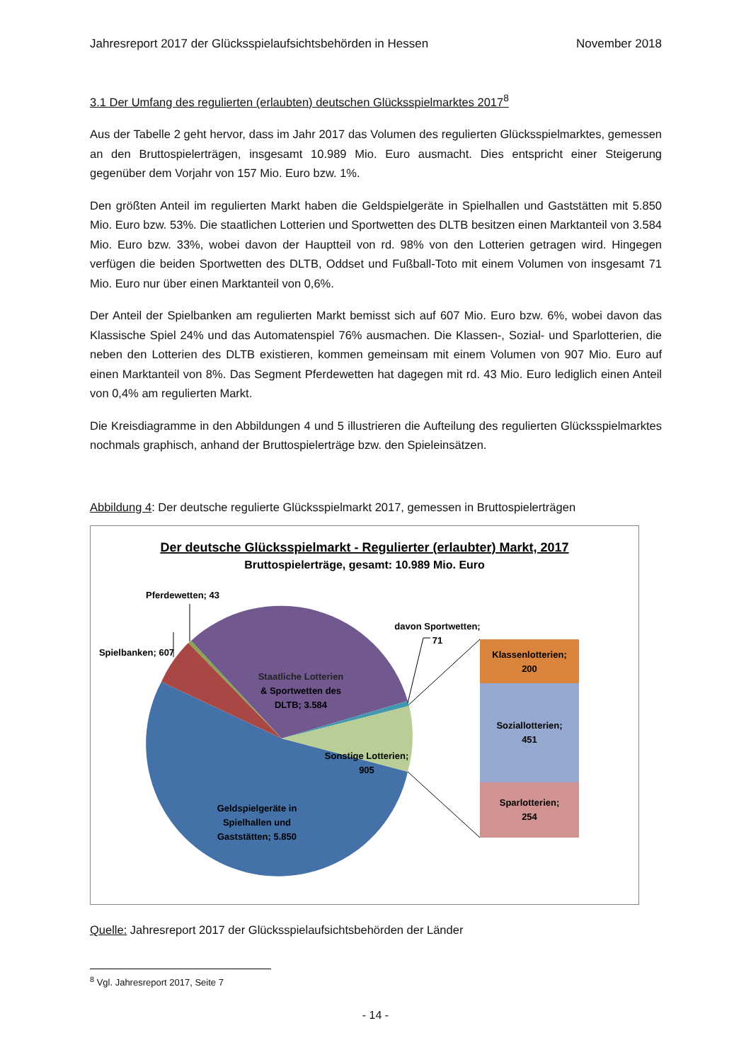Jahresreport 2017 der Glücksspielaufsichtsbehörden in Hessen November 2018
3.1 Der Umfang des regulierten (erlaubten) deutschen Glücksspielmarktes 2017<sup>8</sup>
Aus der Tabelle 2 geht hervor, dass im Jahr 2017 das Volumen des regulierten Glücksspielmarktes, gemessen an den Bruttospielerträgen, insgesamt 10.989 Mio. Euro ausmacht. Dies entspricht einer Steigerung gegenüber dem Vorjahr von 157 Mio. Euro bzw. 1%.
Den größten Anteil im regulierten Markt haben die Geldspielgeräte in Spielhallen und Gaststätten mit 5.850 Mio. Euro bzw. 53%. Die staatlichen Lotterien und Sportwetten des DLTB besitzen einen Marktanteil von 3.584 Mio. Euro bzw. 33%, wobei davon der Hauptteil von rd. 98% von den Lotterien getragen wird. Hingegen verfügen die beiden Sportwetten des DLTB, Oddset und Fußball-Toto mit einem Volumen von insgesamt 71 Mio. Euro nur über einen Marktanteil von 0,6%.
Der Anteil der Spielbanken am regulierten Markt bemisst sich auf 607 Mio. Euro bzw. 6%, wobei davon das Klassische Spiel 24% und das Automatenspiel 76% ausmachen. Die Klassen-, Sozial- und Sparlotterien, die neben den Lotterien des DLTB existieren, kommen gemeinsam mit einem Volumen von 907 Mio. Euro auf einen Marktanteil von 8%. Das Segment Pferdewetten hat dagegen mit rd. 43 Mio. Euro lediglich einen Anteil von 0,4% am regulierten Markt.
Die Kreisdiagramme in den Abbildungen 4 und 5 illustrieren die Aufteilung des regulierten Glücksspielmarktes nochmals graphisch, anhand der Bruttospielerträge bzw. den Spieleinsätzen.
Abbildung 4: Der deutsche regulierte Glücksspielmarkt 2017, gemessen in Bruttospielerträgen
Der deutsche Glücksspielmarkt - Regulierter (erlaubter) Markt, 2017
Bruttospielerträge, gesamt: 10.989 Mio. Euro
Pferdewetten; 43
Spielbanken; 607
davon Sportwetten;
71
Staatliche Lotterien
& Sportwetten des
DLTB; 3.584
Sonstige Lotterien;
905
Geldspielgeräte in
Spielhallen und
Gaststätten; 5.850
Klassenlotterien;
200
Soziallotterien;
451
Sparlotterien;
254
Quelle: Jahresreport 2017 der Glücksspielaufsichtsbehörden der Länder
<sup>8</sup> Vgl. Jahresreport 2017, Seite 7
- 14 -